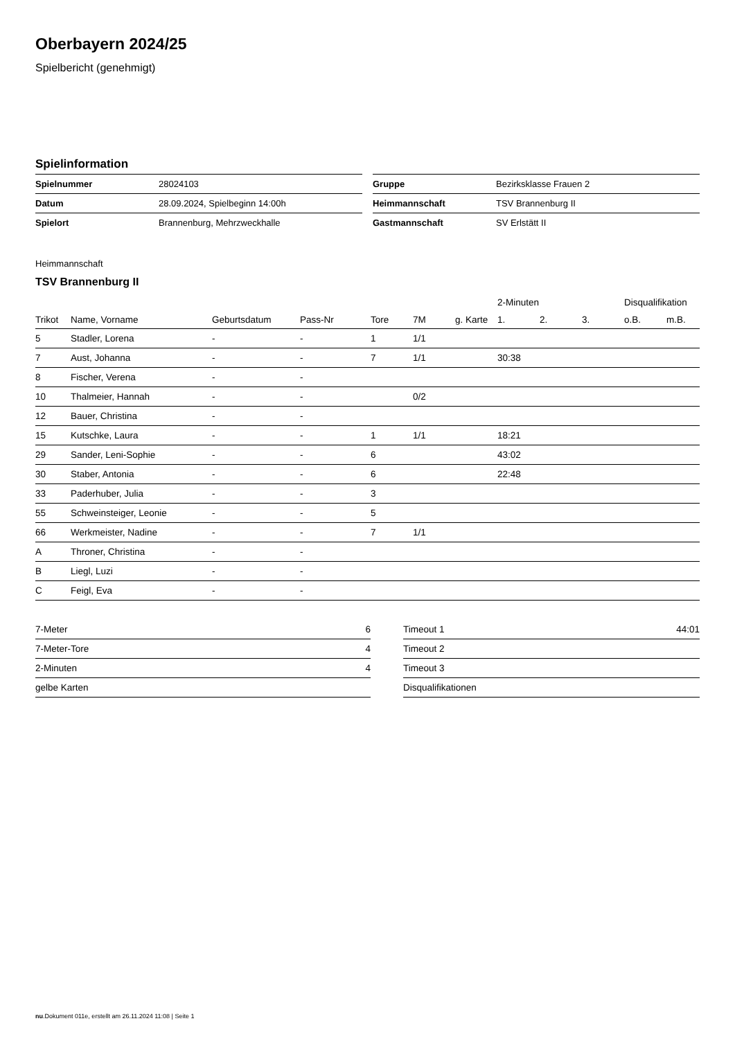Oberbayern 2024/25
Spielbericht (genehmigt)
Spielinformation
| Spielnummer | 28024103 |
| Datum | 28.09.2024, Spielbeginn 14:00h |
| Spielort | Brannenburg, Mehrzweckhalle |
| Gruppe | Bezirksklasse Frauen 2 |
| Heimmannschaft | TSV Brannenburg II |
| Gastmannschaft | SV Erlstätt II |
Heimmannschaft
TSV Brannenburg II
| | | | | | | | 2-Minuten | | | Disqualifikation | |
| --- | --- | --- | --- | --- | --- | --- | --- | --- | --- | --- | --- |
| Trikot | Name, Vorname | Geburtsdatum | Pass-Nr | Tore | 7M | g. Karte | 1. | 2. | 3. | o.B. | m.B. |
| 5 | Stadler, Lorena | - | - | 1 | 1/1 | | | | | | |
| 7 | Aust, Johanna | - | - | 7 | 1/1 | | 30:38 | | | | |
| 8 | Fischer, Verena | - | - | | | | | | | | |
| 10 | Thalmeier, Hannah | - | - | | 0/2 | | | | | | |
| 12 | Bauer, Christina | - | - | | | | | | | | |
| 15 | Kutschke, Laura | - | - | 1 | 1/1 | | 18:21 | | | | |
| 29 | Sander, Leni-Sophie | - | - | 6 | | | 43:02 | | | | |
| 30 | Staber, Antonia | - | - | 6 | | | 22:48 | | | | |
| 33 | Paderhuber, Julia | - | - | 3 | | | | | | | |
| 55 | Schweinsteiger, Leonie | - | - | 5 | | | | | | | |
| 66 | Werkmeister, Nadine | - | - | 7 | 1/1 | | | | | | |
| A | Throner, Christina | - | - | | | | | | | | |
| B | Liegl, Luzi | - | - | | | | | | | | |
| C | Feigl, Eva | - | - | | | | | | | | |
| 7-Meter | 6 |
| 7-Meter-Tore | 4 |
| 2-Minuten | 4 |
| gelbe Karten | |
| Timeout 1 | 44:01 |
| Timeout 2 | |
| Timeout 3 | |
| Disqualifikationen | |
nu.Dokument 011e, erstellt am 26.11.2024 11:08 | Seite 1